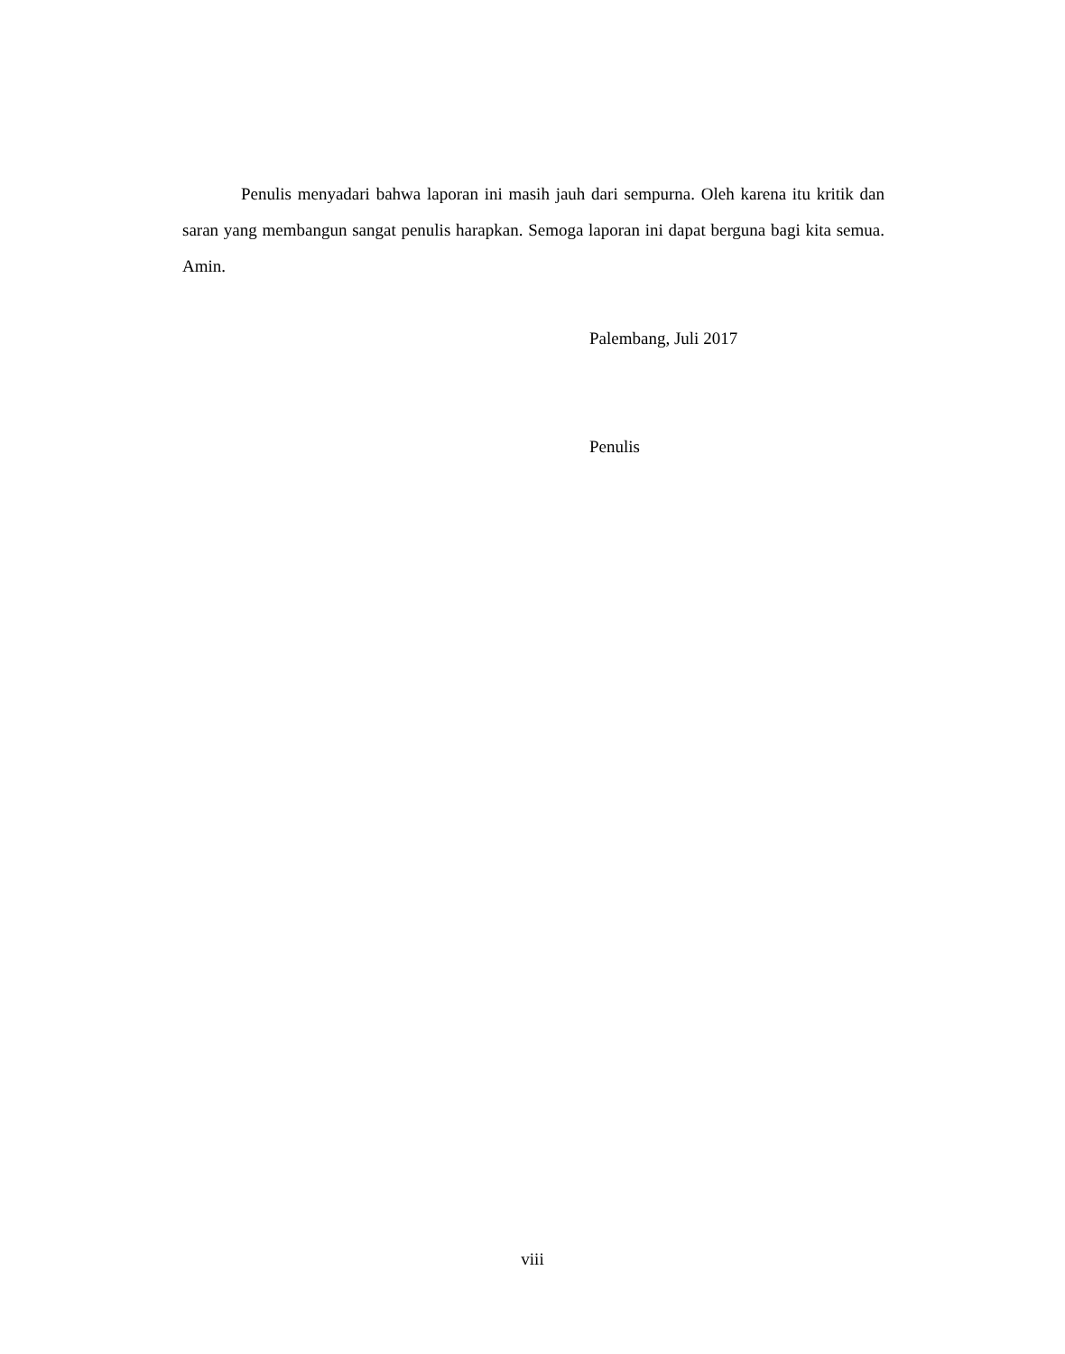Penulis menyadari bahwa laporan ini masih jauh dari sempurna. Oleh karena itu kritik dan saran yang membangun sangat penulis harapkan. Semoga laporan ini dapat berguna bagi kita semua. Amin.
Palembang, Juli 2017
Penulis
viii